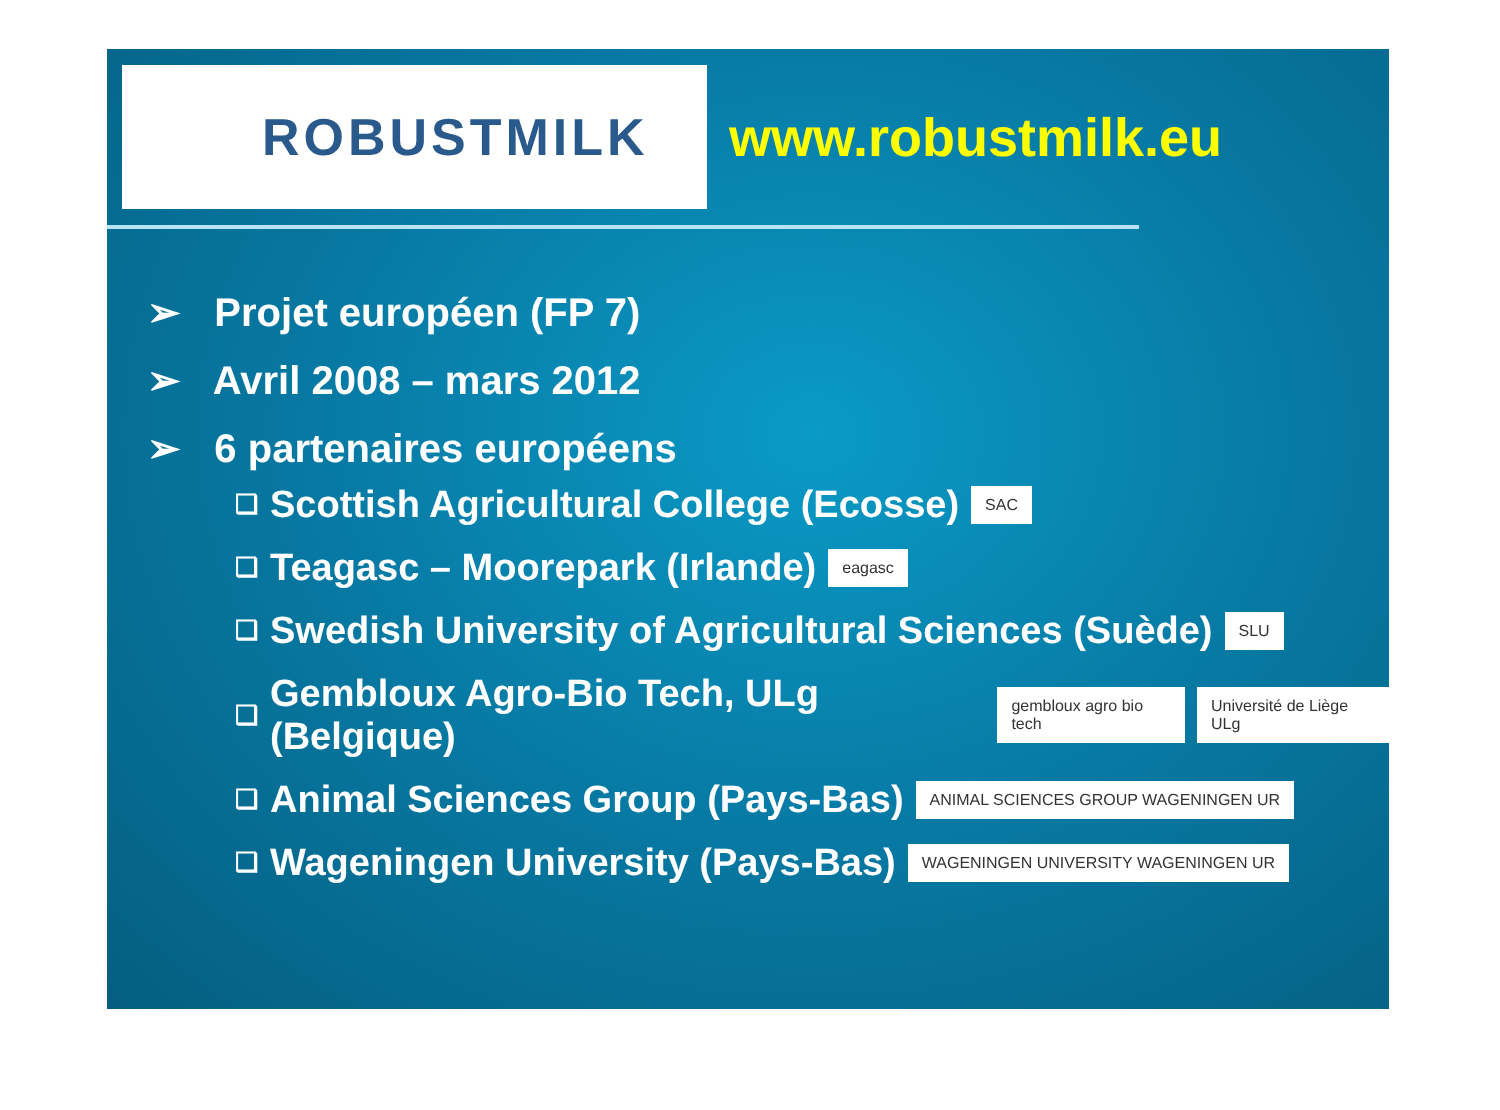ROBUSTMILK
www.robustmilk.eu
➢ Projet européen (FP 7)
➢ Avril 2008 – mars 2012
➢ 6 partenaires européens
❑ Scottish Agricultural College (Ecosse) SAC
❑ Teagasc – Moorepark (Irlande) eagasc
❑ Swedish University of Agricultural Sciences (Suède) SLU
❑ Gembloux Agro-Bio Tech, ULg (Belgique) gembloux agro bio tech Université de Liège ULg
❑ Animal Sciences Group (Pays-Bas) ANIMAL SCIENCES GROUP WAGENINGEN UR
❑ Wageningen University (Pays-Bas) WAGENINGEN UNIVERSITY WAGENINGEN UR